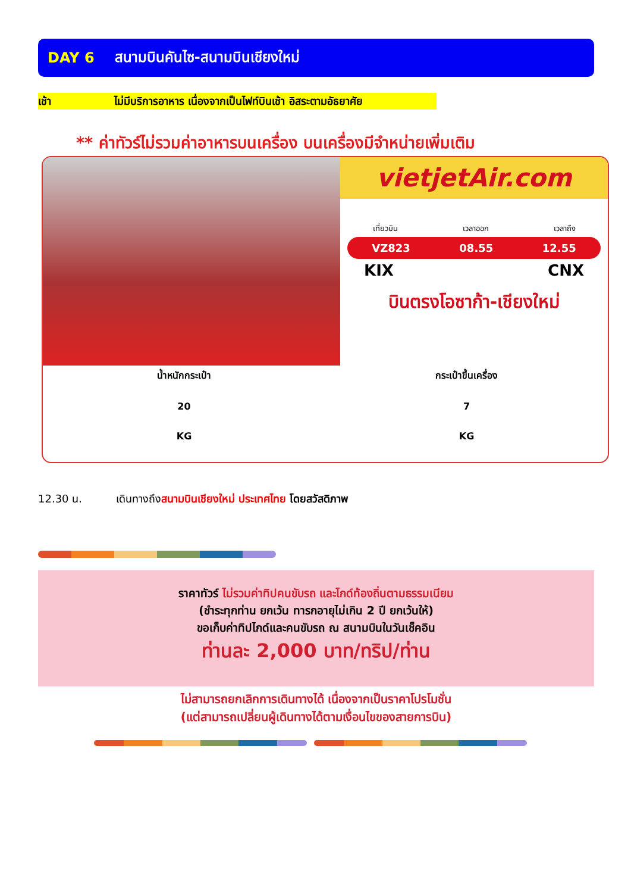DAY 6 สนามบินคันไซ-สนามบินเชียงใหม่
เช้า ไม่มีบริการอาหาร เนื่องจากเป็นไฟท์บินเช้า อิสระตามอัธยาศัย
** ค่าทัวร์ไม่รวมค่าอาหารบนเครื่อง บนเครื่องมีจำหน่ายเพิ่มเติม
vietjetAir.com
เที่ยวบิน เวลาออก เวลาถึง
VZ823 08.55 12.55
KIX CNX
บินตรงโอซาก้า-เชียงใหม่
น้ำหนักกระเป๋า
20
KG
กระเป๋าขึ้นเครื่อง
7
KG
12.30 น. เดินทางถึงสนามบินเชียงใหม่ ประเทศไทย โดยสวัสดิภาพ
ราคาทัวร์ ไม่รวมค่าทิปคนขับรถ และไกด์ท้องถิ่นตามธรรมเนียม
(ชำระทุกท่าน ยกเว้น ทารกอายุไม่เกิน 2 ปี ยกเว้นให้)
ขอเก็บค่าทิปไกด์และคนขับรถ ณ สนามบินในวันเช็คอิน
ท่านละ 2,000 บาท/ทริป/ท่าน
ไม่สามารถยกเลิกการเดินทางได้ เนื่องจากเป็นราคาโปรโมชั่น
(แต่สามารถเปลี่ยนผู้เดินทางได้ตามเงื่อนไขของสายการบิน)